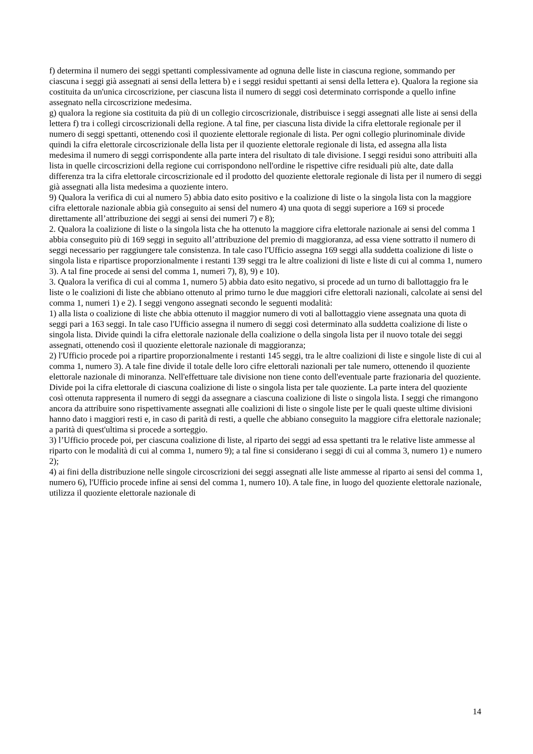f) determina il numero dei seggi spettanti complessivamente ad ognuna delle liste in ciascuna regione, sommando per ciascuna i seggi già assegnati ai sensi della lettera b) e i seggi residui spettanti ai sensi della lettera e). Qualora la regione sia costituita da un'unica circoscrizione, per ciascuna lista il numero di seggi così determinato corrisponde a quello infine assegnato nella circoscrizione medesima.
g) qualora la regione sia costituita da più di un collegio circoscrizionale, distribuisce i seggi assegnati alle liste ai sensi della lettera f) tra i collegi circoscrizionali della regione. A tal fine, per ciascuna lista divide la cifra elettorale regionale per il numero di seggi spettanti, ottenendo così il quoziente elettorale regionale di lista. Per ogni collegio plurinominale divide quindi la cifra elettorale circoscrizionale della lista per il quoziente elettorale regionale di lista, ed assegna alla lista medesima il numero di seggi corrispondente alla parte intera del risultato di tale divisione. I seggi residui sono attribuiti alla lista in quelle circoscrizioni della regione cui corrispondono nell'ordine le rispettive cifre residuali più alte, date dalla differenza tra la cifra elettorale circoscrizionale ed il prodotto del quoziente elettorale regionale di lista per il numero di seggi già assegnati alla lista medesima a quoziente intero.
9) Qualora la verifica di cui al numero 5) abbia dato esito positivo e la coalizione di liste o la singola lista con la maggiore cifra elettorale nazionale abbia già conseguito ai sensi del numero 4) una quota di seggi superiore a 169 si procede direttamente all’attribuzione dei seggi ai sensi dei numeri 7) e 8);
2. Qualora la coalizione di liste o la singola lista che ha ottenuto la maggiore cifra elettorale nazionale ai sensi del comma 1 abbia conseguito più di 169 seggi in seguito all’attribuzione del premio di maggioranza, ad essa viene sottratto il numero di seggi necessario per raggiungere tale consistenza. In tale caso l'Ufficio assegna 169 seggi alla suddetta coalizione di liste o singola lista e ripartisce proporzionalmente i restanti 139 seggi tra le altre coalizioni di liste e liste di cui al comma 1, numero 3). A tal fine procede ai sensi del comma 1, numeri 7), 8), 9) e 10).
3. Qualora la verifica di cui al comma 1, numero 5) abbia dato esito negativo, si procede ad un turno di ballottaggio fra le liste o le coalizioni di liste che abbiano ottenuto al primo turno le due maggiori cifre elettorali nazionali, calcolate ai sensi del comma 1, numeri 1) e 2). I seggi vengono assegnati secondo le seguenti modalità:
1) alla lista o coalizione di liste che abbia ottenuto il maggior numero di voti al ballottaggio viene assegnata una quota di seggi pari a 163 seggi. In tale caso l'Ufficio assegna il numero di seggi così determinato alla suddetta coalizione di liste o singola lista. Divide quindi la cifra elettorale nazionale della coalizione o della singola lista per il nuovo totale dei seggi assegnati, ottenendo così il quoziente elettorale nazionale di maggioranza;
2) l'Ufficio procede poi a ripartire proporzionalmente i restanti 145 seggi, tra le altre coalizioni di liste e singole liste di cui al comma 1, numero 3). A tale fine divide il totale delle loro cifre elettorali nazionali per tale numero, ottenendo il quoziente elettorale nazionale di minoranza. Nell'effettuare tale divisione non tiene conto dell'eventuale parte frazionaria del quoziente. Divide poi la cifra elettorale di ciascuna coalizione di liste o singola lista per tale quoziente. La parte intera del quoziente così ottenuta rappresenta il numero di seggi da assegnare a ciascuna coalizione di liste o singola lista. I seggi che rimangono ancora da attribuire sono rispettivamente assegnati alle coalizioni di liste o singole liste per le quali queste ultime divisioni hanno dato i maggiori resti e, in caso di parità di resti, a quelle che abbiano conseguito la maggiore cifra elettorale nazionale; a parità di quest'ultima si procede a sorteggio.
3) l’Ufficio procede poi, per ciascuna coalizione di liste, al riparto dei seggi ad essa spettanti tra le relative liste ammesse al riparto con le modalità di cui al comma 1, numero 9); a tal fine si considerano i seggi di cui al comma 3, numero 1) e numero 2);
4) ai fini della distribuzione nelle singole circoscrizioni dei seggi assegnati alle liste ammesse al riparto ai sensi del comma 1, numero 6), l'Ufficio procede infine ai sensi del comma 1, numero 10). A tale fine, in luogo del quoziente elettorale nazionale, utilizza il quoziente elettorale nazionale di
14